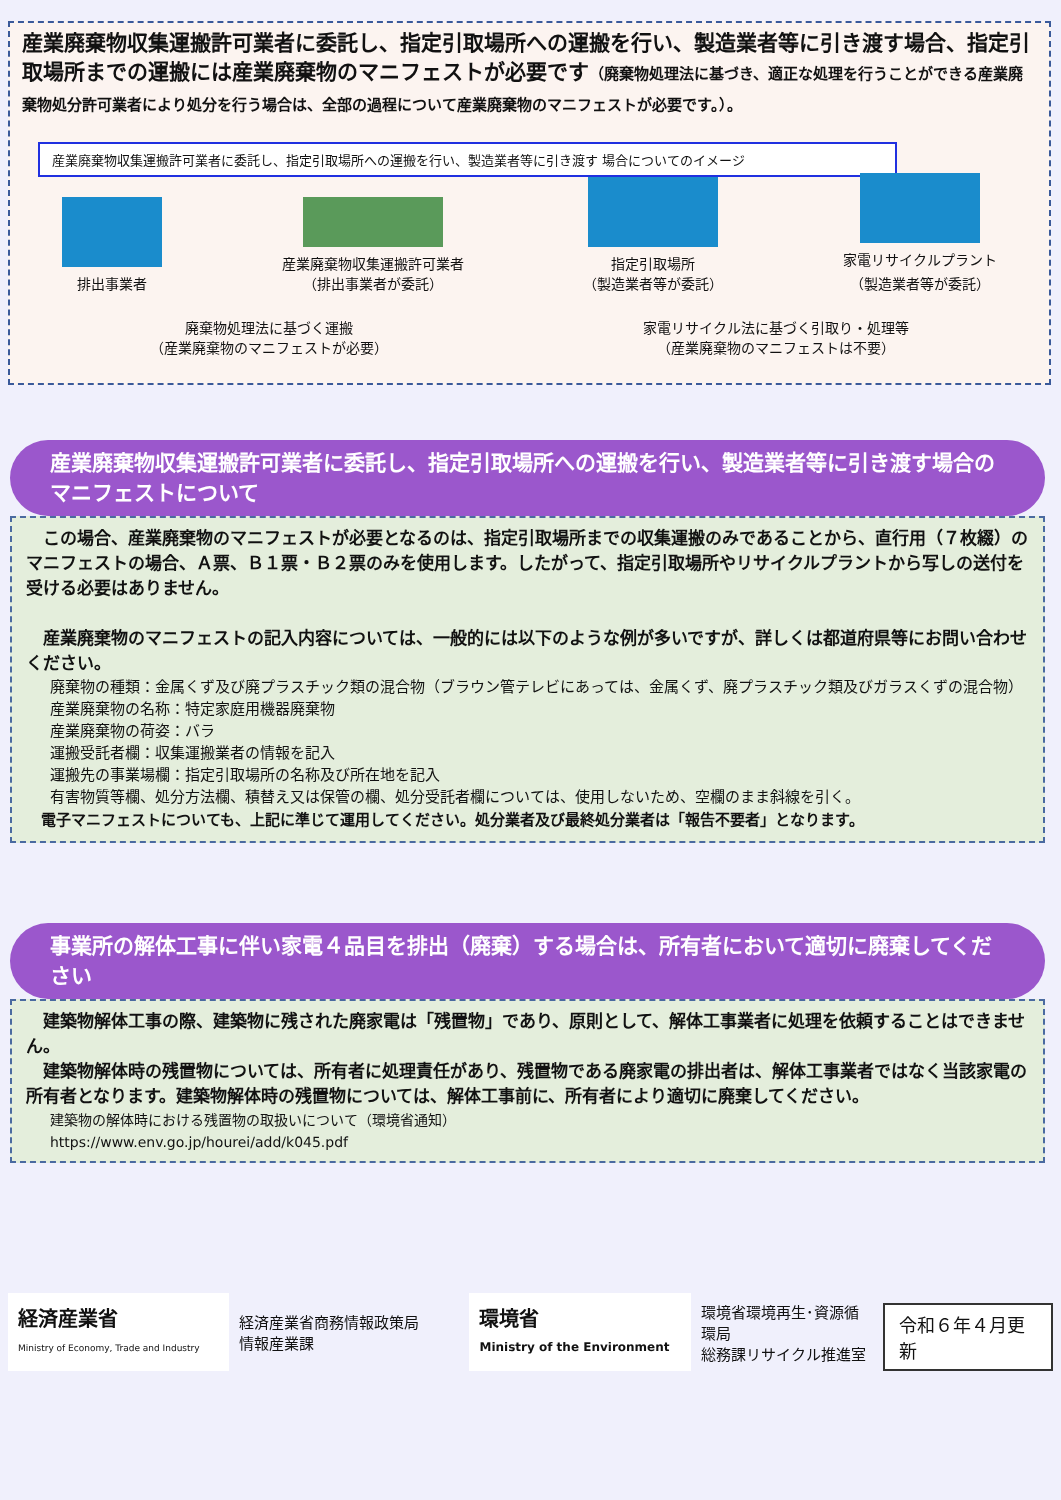産業廃棄物収集運搬許可業者に委託し、指定引取場所への運搬を行い、製造業者等に引き渡す場合、指定引取場所までの運搬には産業廃棄物のマニフェストが必要です（廃棄物処理法に基づき、適正な処理を行うことができる産業廃棄物処分許可業者により処分を行う場合は、全部の過程について産業廃棄物のマニフェストが必要です。）。
産業廃棄物収集運搬許可業者に委託し、指定引取場所への運搬を行い、製造業者等に引き渡す 場合についてのイメージ
排出事業者
産業廃棄物収集運搬許可業者
（排出事業者が委託）
指定引取場所
（製造業者等が委託）
家電リサイクルプラント
（製造業者等が委託）
廃棄物処理法に基づく運搬
（産業廃棄物のマニフェストが必要）
家電リサイクル法に基づく引取り・処理等
（産業廃棄物のマニフェストは不要）
産業廃棄物収集運搬許可業者に委託し、指定引取場所への運搬を行い、製造業者等に引き渡す場合のマニフェストについて
　この場合、産業廃棄物のマニフェストが必要となるのは、指定引取場所までの収集運搬のみであることから、直行用（７枚綴）のマニフェストの場合、Ａ票、Ｂ１票・Ｂ２票のみを使用します。したがって、指定引取場所やリサイクルプラントから写しの送付を受ける必要はありません。
　産業廃棄物のマニフェストの記入内容については、一般的には以下のような例が多いですが、詳しくは都道府県等にお問い合わせください。
廃棄物の種類：金属くず及び廃プラスチック類の混合物（ブラウン管テレビにあっては、金属くず、廃プラスチック類及びガラスくずの混合物）
産業廃棄物の名称：特定家庭用機器廃棄物
産業廃棄物の荷姿：バラ
運搬受託者欄：収集運搬業者の情報を記入
運搬先の事業場欄：指定引取場所の名称及び所在地を記入
有害物質等欄、処分方法欄、積替え又は保管の欄、処分受託者欄については、使用しないため、空欄のまま斜線を引く。
　電子マニフェストについても、上記に準じて運用してください。処分業者及び最終処分業者は「報告不要者」となります。
事業所の解体工事に伴い家電４品目を排出（廃棄）する場合は、所有者において適切に廃棄してください
　建築物解体工事の際、建築物に残された廃家電は「残置物」であり、原則として、解体工事業者に処理を依頼することはできません。
　建築物解体時の残置物については、所有者に処理責任があり、残置物である廃家電の排出者は、解体工事業者ではなく当該家電の所有者となります。建築物解体時の残置物については、解体工事前に、所有者により適切に廃棄してください。
建築物の解体時における残置物の取扱いについて（環境省通知）
https://www.env.go.jp/hourei/add/k045.pdf
経済産業省
Ministry of Economy, Trade and Industry
経済産業省商務情報政策局
情報産業課
環境省
Ministry of the Environment
環境省環境再生･資源循環局
総務課リサイクル推進室
令和６年４月更新